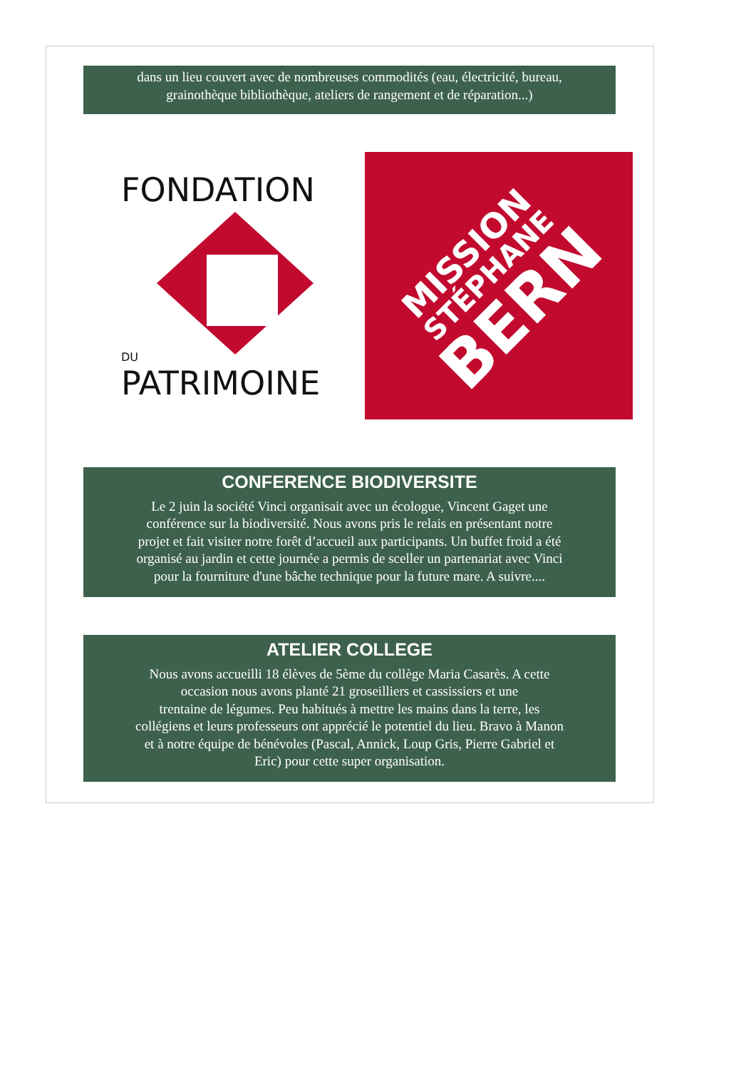dans un lieu couvert avec de nombreuses commodités (eau, électricité, bureau,
grainothèque bibliothèque, ateliers de rangement et de réparation...)
FONDATION
DU
PATRIMOINE
MISSION
STÉPHANE
BERN
CONFERENCE BIODIVERSITE
Le 2 juin la société Vinci organisait avec un écologue, Vincent Gaget une
conférence sur la biodiversité. Nous avons pris le relais en présentant notre
projet et fait visiter notre forêt d’accueil aux participants. Un buffet froid a été
organisé au jardin et cette journée a permis de sceller un partenariat avec Vinci
pour la fourniture d'une bâche technique pour la future mare. A suivre....
ATELIER COLLEGE
Nous avons accueilli 18 élèves de 5ème du collège Maria Casarès. A cette
occasion nous avons planté 21 groseilliers et cassissiers et une
trentaine de légumes. Peu habitués à mettre les mains dans la terre, les
collégiens et leurs professeurs ont apprécié le potentiel du lieu. Bravo à Manon
et à notre équipe de bénévoles (Pascal, Annick, Loup Gris, Pierre Gabriel et
Eric) pour cette super organisation.